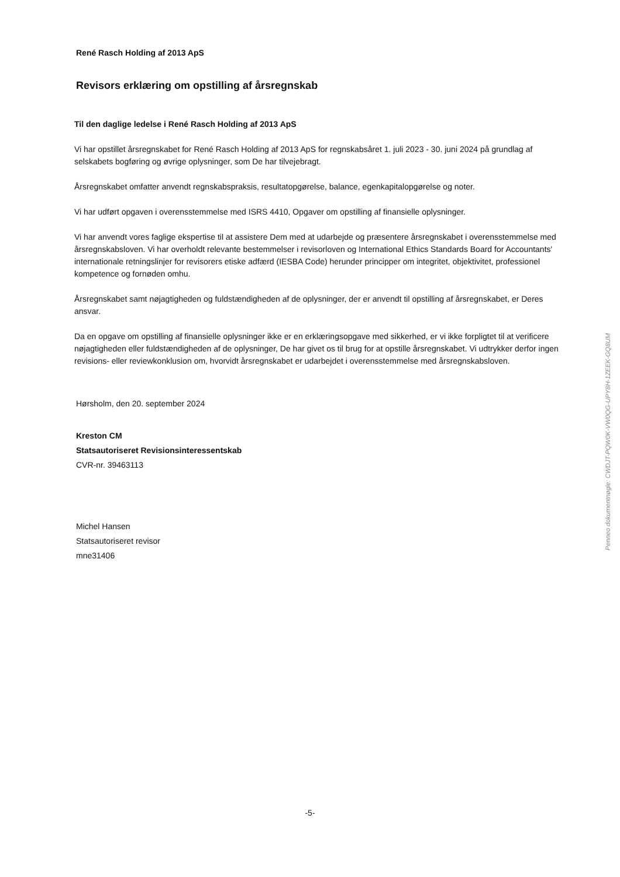René Rasch Holding af 2013 ApS
Revisors erklæring om opstilling af årsregnskab
Til den daglige ledelse i René Rasch Holding af 2013 ApS
Vi har opstillet årsregnskabet for René Rasch Holding af 2013 ApS for regnskabsåret 1. juli 2023 - 30. juni 2024 på grundlag af selskabets bogføring og øvrige oplysninger, som De har tilvejebragt.
Årsregnskabet omfatter anvendt regnskabspraksis, resultatopgørelse, balance, egenkapitalopgørelse og noter.
Vi har udført opgaven i overensstemmelse med ISRS 4410, Opgaver om opstilling af finansielle oplysninger.
Vi har anvendt vores faglige ekspertise til at assistere Dem med at udarbejde og præsentere årsregnskabet i overensstemmelse med årsregnskabsloven. Vi har overholdt relevante bestemmelser i revisorloven og International Ethics Standards Board for Accountants' internationale retningslinjer for revisorers etiske adfærd (IESBA Code) herunder principper om integritet, objektivitet, professionel kompetence og fornøden omhu.
Årsregnskabet samt nøjagtigheden og fuldstændigheden af de oplysninger, der er anvendt til opstilling af årsregnskabet, er Deres ansvar.
Da en opgave om opstilling af finansielle oplysninger ikke er en erklæringsopgave med sikkerhed, er vi ikke forpligtet til at verificere nøjagtigheden eller fuldstændigheden af de oplysninger, De har givet os til brug for at opstille årsregnskabet. Vi udtrykker derfor ingen revisions- eller reviewkonklusion om, hvorvidt årsregnskabet er udarbejdet i overensstemmelse med årsregnskabsloven.
Hørsholm, den 20. september 2024
Kreston CM
Statsautoriseret Revisionsinteressentskab
CVR-nr. 39463113
Michel Hansen
Statsautoriseret revisor
mne31406
Penneo dokumentnøgle: CWDJT-PQW0K-VW0QG-UPY8H-1ZEEK-GQ8UM
-5-